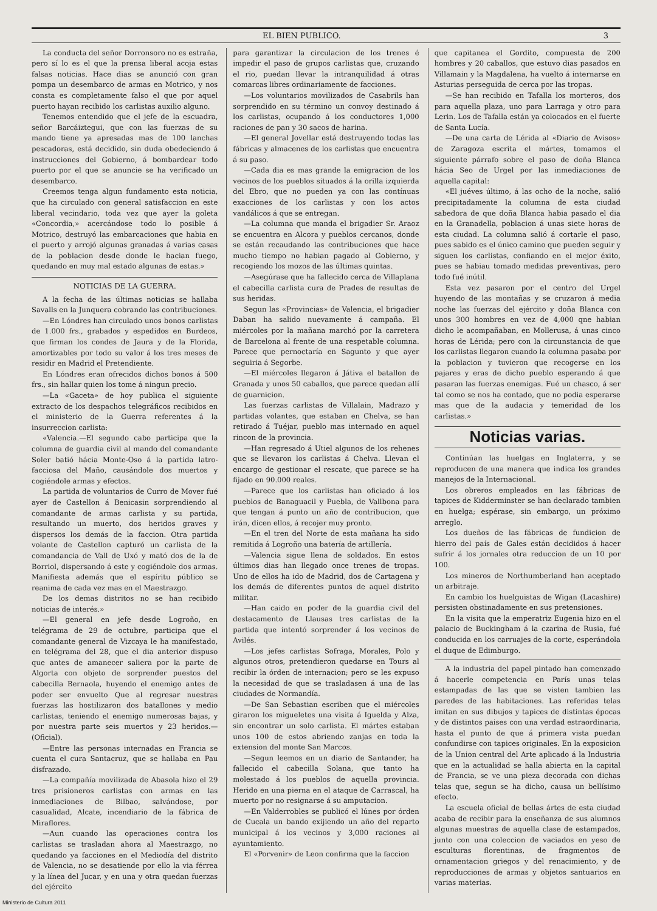EL BIEN PUBLICO. 3
La conducta del señor Dorronsoro no es estraña, pero sí lo es el que la prensa liberal acoja estas falsas noticias. Hace dias se anunció con gran pompa un desembarco de armas en Motrico, y nos consta es completamente falso el que por aquel puerto hayan recibido los carlistas auxilio alguno.
Tenemos entendido que el jefe de la escuadra, señor Barcáiztegui, que con las fuerzas de su mando tiene ya apresadas mas de 100 lanchas pescadoras, está decidido, sin duda obedeciendo á instrucciones del Gobierno, á bombardear todo puerto por el que se anuncie se ha verificado un desembarco.
Creemos tenga algun fundamento esta noticia, que ha circulado con general satisfaccion en este liberal vecindario, toda vez que ayer la goleta «Concordia,» acercándose todo lo posible á Motrico, destruyó las embarcaciones que habia en el puerto y arrojó algunas granadas á varias casas de la poblacion desde donde le hacian fuego, quedando en muy mal estado algunas de estas.»
NOTICIAS DE LA GUERRA.
A la fecha de las últimas noticias se hallaba Savalls en la Junquera cobrando las contribuciones.
—En Lóndres han circulado unos bonos carlistas de 1.000 frs., grabados y espedidos en Burdeos, que firman los condes de Jaura y de la Florida, amortizables por todo su valor á los tres meses de residir en Madrid el Pretendiente.
En Lóndres eran ofrecidos dichos bonos á 500 frs., sin hallar quien los tome á ningun precio.
—La «Gaceta» de hoy publica el siguiente extracto de los despachos telegráficos recibidos en el ministerio de la Guerra referentes á la insurreccion carlista:
«Valencia.—El segundo cabo participa que la columna de guardia civil al mando del comandante Soler batió hácia Monte-Oso á la partida latro-facciosa del Maño, causándole dos muertos y cogiéndole armas y efectos.
La partida de voluntarios de Curro de Mover fué ayer de Castellon á Benicasin sorprendiendo al comandante de armas carlista y su partida, resultando un muerto, dos heridos graves y dispersos los demás de la faccion. Otra partida volante de Castellon capturó un carlista de la comandancia de Vall de Uxó y mató dos de la de Borriol, dispersando á este y cogiéndole dos armas. Manifiesta además que el espíritu público se reanima de cada vez mas en el Maestrazgo.
De los demas distritos no se han recibido noticias de interés.»
—El general en jefe desde Logroño, en telégrama de 29 de octubre, participa que el comandante general de Vizcaya le ha manifestado, en telégrama del 28, que el dia anterior dispuso que antes de amanecer saliera por la parte de Algorta con objeto de sorprender puestos del cabecilla Bernaola, huyendo el enemigo antes de poder ser envuelto Que al regresar nuestras fuerzas las hostilizaron dos batallones y medio carlistas, teniendo el enemigo numerosas bajas, y por nuestra parte seis muertos y 23 heridos.—(Oficial).
—Entre las personas internadas en Francia se cuenta el cura Santacruz, que se hallaba en Pau disfrazado.
—La compañía movilizada de Abasola hizo el 29 tres prisioneros carlistas con armas en las inmediaciones de Bilbao, salvándose, por casualidad, Alcate, incendiario de la fábrica de Miraflores.
—Aun cuando las operaciones contra los carlistas se trasladan ahora al Maestrazgo, no quedando ya facciones en el Mediodía del distrito de Valencia, no se desatiende por ello la via férrea y la línea del Jucar, y en una y otra quedan fuerzas del ejército
para garantizar la circulacion de los trenes é impedir el paso de grupos carlistas que, cruzando el rio, puedan llevar la intranquilidad á otras comarcas libres ordinariamente de facciones.
—Los voluntarios movilizados de Casabrils han sorprendido en su término un convoy destinado á los carlistas, ocupando á los conductores 1,000 raciones de pan y 30 sacos de harina.
—El general Jovellar está destruyendo todas las fábricas y almacenes de los carlistas que encuentra á su paso.
—Cada dia es mas grande la emigracion de los vecinos de los pueblos situados á la orilla izquierda del Ebro, que no pueden ya con las contínuas exacciones de los carlistas y con los actos vandálicos á que se entregan.
—La columna que manda el brigadier Sr. Araoz se encuentra en Alcora y pueblos cercanos, donde se están recaudando las contribuciones que hace mucho tiempo no habian pagado al Gobierno, y recogiendo los mozos de las últimas quintas.
—Asegúrase que ha fallecido cerca de Villaplana el cabecilla carlista cura de Prades de resultas de sus heridas.
Segun las «Provincias» de Valencia, el brigadier Daban ha salido nuevamente á campaña. El miércoles por la mañana marchó por la carretera de Barcelona al frente de una respetable columna. Parece que pernoctaría en Sagunto y que ayer seguiria á Segorbe.
—El miércoles llegaron á Játiva el batallon de Granada y unos 50 caballos, que parece quedan allí de guarnicion.
Las fuerzas carlistas de Villalain, Madrazo y partidas volantes, que estaban en Chelva, se han retirado á Tuéjar, pueblo mas internado en aquel rincon de la provincia.
—Han regresado á Utiel algunos de los rehenes que se llevaron los carlistas á Chelva. Llevan el encargo de gestionar el rescate, que parece se ha fijado en 90.000 reales.
—Parece que los carlistas han oficiado á los pueblos de Banaguacil y Puebla, de Vallbona para que tengan á punto un año de contribucion, que irán, dicen ellos, á recojer muy pronto.
—En el tren del Norte de esta mañana ha sido remitida á Logroño una batería de artillería.
—Valencia sigue llena de soldados. En estos últimos dias han llegado once trenes de tropas. Uno de ellos ha ido de Madrid, dos de Cartagena y los demás de diferentes puntos de aquel distrito militar.
—Han caido en poder de la guardia civil del destacamento de Llausas tres carlistas de la partida que intentó sorprender á los vecinos de Avilés.
—Los jefes carlistas Sofraga, Morales, Polo y algunos otros, pretendieron quedarse en Tours al recibir la órden de internacion; pero se les expuso la necesidad de que se trasladasen á una de las ciudades de Normandía.
—De San Sebastian escriben que el miércoles giraron los migueletes una visita á Iguelda y Alza, sin encontrar un solo carlista. El mártes estaban unos 100 de estos abriendo zanjas en toda la extension del monte San Marcos.
—Segun leemos en un diario de Santander, ha fallecido el cabecilla Solana, que tanto ha molestado á los pueblos de aquella provincia. Herido en una pierna en el ataque de Carrascal, ha muerto por no resignarse á su amputacion.
—En Valderrobles se publicó el lúnes por órden de Cucala un bando exijiendo un año del reparto municipal á los vecinos y 3,000 raciones al ayuntamiento.
El «Porvenir» de Leon confirma que la faccion
que capitanea el Gordito, compuesta de 200 hombres y 20 caballos, que estuvo dias pasados en Villamain y la Magdalena, ha vuelto á internarse en Asturias perseguida de cerca por las tropas.
—Se han recibido en Tafalla los morteros, dos para aquella plaza, uno para Larraga y otro para Lerin. Los de Tafalla están ya colocados en el fuerte de Santa Lucía.
—De una carta de Lérida al «Diario de Avisos» de Zaragoza escrita el mártes, tomamos el siguiente párrafo sobre el paso de doña Blanca hácia Seo de Urgel por las inmediaciones de aquella capital:
«El juéves último, á las ocho de la noche, salió precipitadamente la columna de esta ciudad sabedora de que doña Blanca habia pasado el dia en la Granadella, poblacion á unas siete horas de esta ciudad. La columna salió á cortarle el paso, pues sabido es el único camino que pueden seguir y siguen los carlistas, confiando en el mejor éxito, pues se habiau tomado medidas preventivas, pero todo fué inútil.
Esta vez pasaron por el centro del Urgel huyendo de las montañas y se cruzaron á media noche las fuerzas del ejército y doña Blanca con unos 300 hombres en vez de 4,000 qne habian dicho le acompañaban, en Mollerusa, á unas cinco horas de Lérida; pero con la circunstancia de que los carlistas llegaron cuando la columna pasaba por la poblacion y tuvieron que recogerse en los pajares y eras de dicho pueblo esperando á que pasaran las fuerzas enemigas. Fué un chasco, á ser tal como se nos ha contado, que no podia esperarse mas que de la audacia y temeridad de los carlistas.»
Noticias varias.
Continúan las huelgas en Inglaterra, y se reproducen de una manera que indica los grandes manejos de la Internacional.
Los obreros empleados en las fábricas de tapices de Kidderminster se han declarado tambien en huelga; espérase, sin embargo, un próximo arreglo.
Los dueños de las fábricas de fundicion de hierro del país de Gales están decididos á hacer sufrir á los jornales otra reduccion de un 10 por 100.
Los mineros de Northumberland han aceptado un arbitraje.
En cambio los huelguistas de Wigan (Lacashire) persisten obstinadamente en sus pretensiones.
En la visita que la emperatriz Eugenia hizo en el palacio de Buckingham á la czarina de Rusia, fué conducida en los carruajes de la corte, esperándola el duque de Edimburgo.
A la industria del papel pintado han comenzado á hacerle competencia en París unas telas estampadas de las que se visten tambien las paredes de las habitaciones. Las referidas telas imitan en sus dibujos y tapices de distintas épocas y de distintos paises con una verdad estraordinaria, hasta el punto de que á primera vista puedan confundirse con tapices originales. En la exposicion de la Union central del Arte aplicado á la Industria que en la actualidad se halla abierta en la capital de Francia, se ve una pieza decorada con dichas telas que, segun se ha dicho, causa un bellísimo efecto.
La escuela oficial de bellas ártes de esta ciudad acaba de recibir para la enseñanza de sus alumnos algunas muestras de aquella clase de estampados, junto con una coleccion de vaciados en yeso de esculturas florentinas, de fragmentos de ornamentacion griegos y del renacimiento, y de reproducciones de armas y objetos santuarios en varias materias.
Ministerio de Cultura 2011